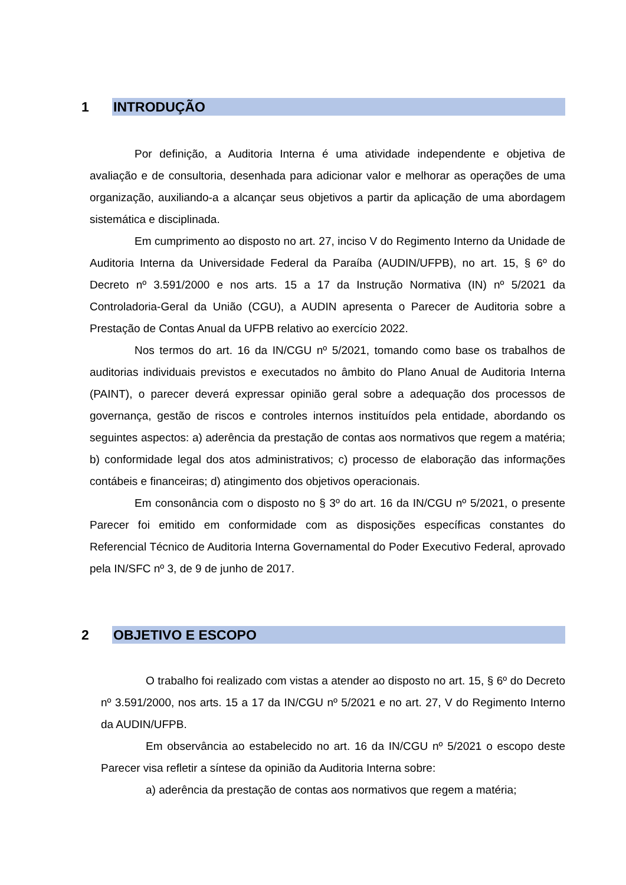1 INTRODUÇÃO
Por definição, a Auditoria Interna é uma atividade independente e objetiva de avaliação e de consultoria, desenhada para adicionar valor e melhorar as operações de uma organização, auxiliando-a a alcançar seus objetivos a partir da aplicação de uma abordagem sistemática e disciplinada.
Em cumprimento ao disposto no art. 27, inciso V do Regimento Interno da Unidade de Auditoria Interna da Universidade Federal da Paraíba (AUDIN/UFPB), no art. 15, § 6º do Decreto nº 3.591/2000 e nos arts. 15 a 17 da Instrução Normativa (IN) nº 5/2021 da Controladoria-Geral da União (CGU), a AUDIN apresenta o Parecer de Auditoria sobre a Prestação de Contas Anual da UFPB relativo ao exercício 2022.
Nos termos do art. 16 da IN/CGU nº 5/2021, tomando como base os trabalhos de auditorias individuais previstos e executados no âmbito do Plano Anual de Auditoria Interna (PAINT), o parecer deverá expressar opinião geral sobre a adequação dos processos de governança, gestão de riscos e controles internos instituídos pela entidade, abordando os seguintes aspectos: a) aderência da prestação de contas aos normativos que regem a matéria; b) conformidade legal dos atos administrativos; c) processo de elaboração das informações contábeis e financeiras; d) atingimento dos objetivos operacionais.
Em consonância com o disposto no § 3º do art. 16 da IN/CGU nº 5/2021, o presente Parecer foi emitido em conformidade com as disposições específicas constantes do Referencial Técnico de Auditoria Interna Governamental do Poder Executivo Federal, aprovado pela IN/SFC nº 3, de 9 de junho de 2017.
2 OBJETIVO E ESCOPO
O trabalho foi realizado com vistas a atender ao disposto no art. 15, § 6º do Decreto nº 3.591/2000, nos arts. 15 a 17 da IN/CGU nº 5/2021 e no art. 27, V do Regimento Interno da AUDIN/UFPB.
Em observância ao estabelecido no art. 16 da IN/CGU nº 5/2021 o escopo deste Parecer visa refletir a síntese da opinião da Auditoria Interna sobre:
a) aderência da prestação de contas aos normativos que regem a matéria;